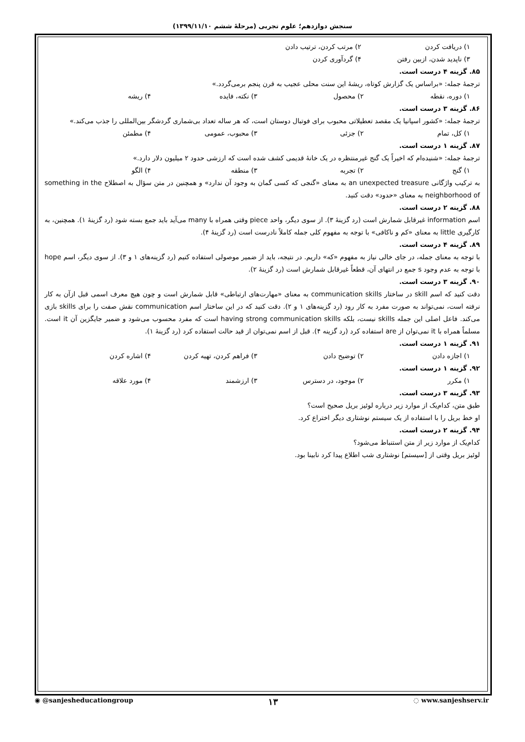سنجش دوازدهم؛ علوم تجربی (مرحلهٔ ششم ۱۳۹۹/۱۱/۱۰)
۱) دریافت کردن ۲) مرتب کردن، ترتیب دادن
۳) ناپدید شدن، ازبین رفتن ۴) گردآوری کردن
۸۵. گزینه ۴ درست است.
ترجمهٔ جمله: «براساس یک گزارش کوتاه، ریشهٔ این سنت محلی عجیب به قرن پنجم برمی‌گردد.»
۱) دوره، نقطه ۲) محصول ۳) نکته، فایده ۴) ریشه
۸۶. گزینه ۳ درست است.
ترجمهٔ جمله: «کشور اسپانیا یک مقصد تعطیلاتی محبوب برای فوتبال دوستان است، که هر ساله تعداد بی‌شماری گردشگر بین‌المللی را جذب می‌کند.»
۱) کل، تمام ۲) جزئی ۳) محبوب، عمومی ۴) مطمئن
۸۷. گزینه ۱ درست است.
ترجمهٔ جمله: «شنیده‌ام که اخیراً یک گنج غیرمنتظره در یک خانهٔ قدیمی کشف شده است که ارزشی حدود ۲ میلیون دلار دارد.»
۱) گنج ۲) تجربه ۳) منطقه ۴) الگو
به ترکیب واژگانی an unexpected treasure به معنای «گنجی که کسی گمان به وجود آن ندارد» و همچنین در متن سؤال به اصطلاح something in the neighborhood of به معنای «حدود» دقت کنید.
۸۸. گزینه ۲ درست است.
اسم information غیرقابل شمارش است (رد گزینهٔ ۳). از سوی دیگر، واحد piece وقتی همراه با many می‌آید باید جمع بسته شود (رد گزینهٔ ۱). همچنین، به کارگیری little به معنای «کم و ناکافی» با توجه به مفهوم کلی جمله کاملاً نادرست است (رد گزینهٔ ۴).
۸۹. گزینه ۴ درست است.
با توجه به معنای جمله، در جای خالی نیاز به مفهوم «که» داریم. در نتیجه، باید از ضمیر موصولی استفاده کنیم (رد گزینه‌های ۱ و ۳). از سوی دیگر، اسم hope با توجه به عدم وجود s جمع در انتهای آن، قطعاً غیرقابل شمارش است (رد گزینهٔ ۲).
۹۰. گزینه ۳ درست است.
دقت کنید که اسم skill در ساختار communication skills به معنای «مهارت‌های ارتباطی» قابل شمارش است و چون هیچ معرف اسمی قبل ازآن به کار نرفته است، نمی‌تواند به صورت مفرد به کار رود (رد گزینه‌های ۱ و ۲). دقت کنید که در این ساختار اسم communication نقش صفت را برای skills بازی می‌کند. فاعل اصلی این جمله skills نیست، بلکه having strong communication skills است که مفرد محسوب می‌شود و ضمیر جایگزین آن it است. مسلماً همراه با it نمی‌توان از are استفاده کرد (رد گزینه ۴). قبل از اسم نمی‌توان از قید حالت استفاده کرد (رد گزینهٔ ۱).
۹۱. گزینه ۱ درست است.
۱) اجازه دادن ۲) توضیح دادن ۳) فراهم کردن، تهیه کردن ۴) اشاره کردن
۹۲. گزینه ۱ درست است.
۱) مکرر ۲) موجود، در دسترس ۳) ارزشمند ۴) مورد علاقه
۹۳. گزینه ۳ درست است.
طبق متن، کدام‌یک از موارد زیر درباره لوئیز بریل صحیح است؟
او خط بریل را با استفاده از یک سیستم نوشتاری دیگر اختراع کرد.
۹۴. گزینه ۲ درست است.
کدام‌یک از موارد زیر از متن استنباط می‌شود؟
لوئیز بریل وقتی از [سیستم] نوشتاری شب اطلاع پیدا کرد نابینا بود.
◉ @sanjesheducationgroup ۱۳ ◌ www.sanjeshserv.ir